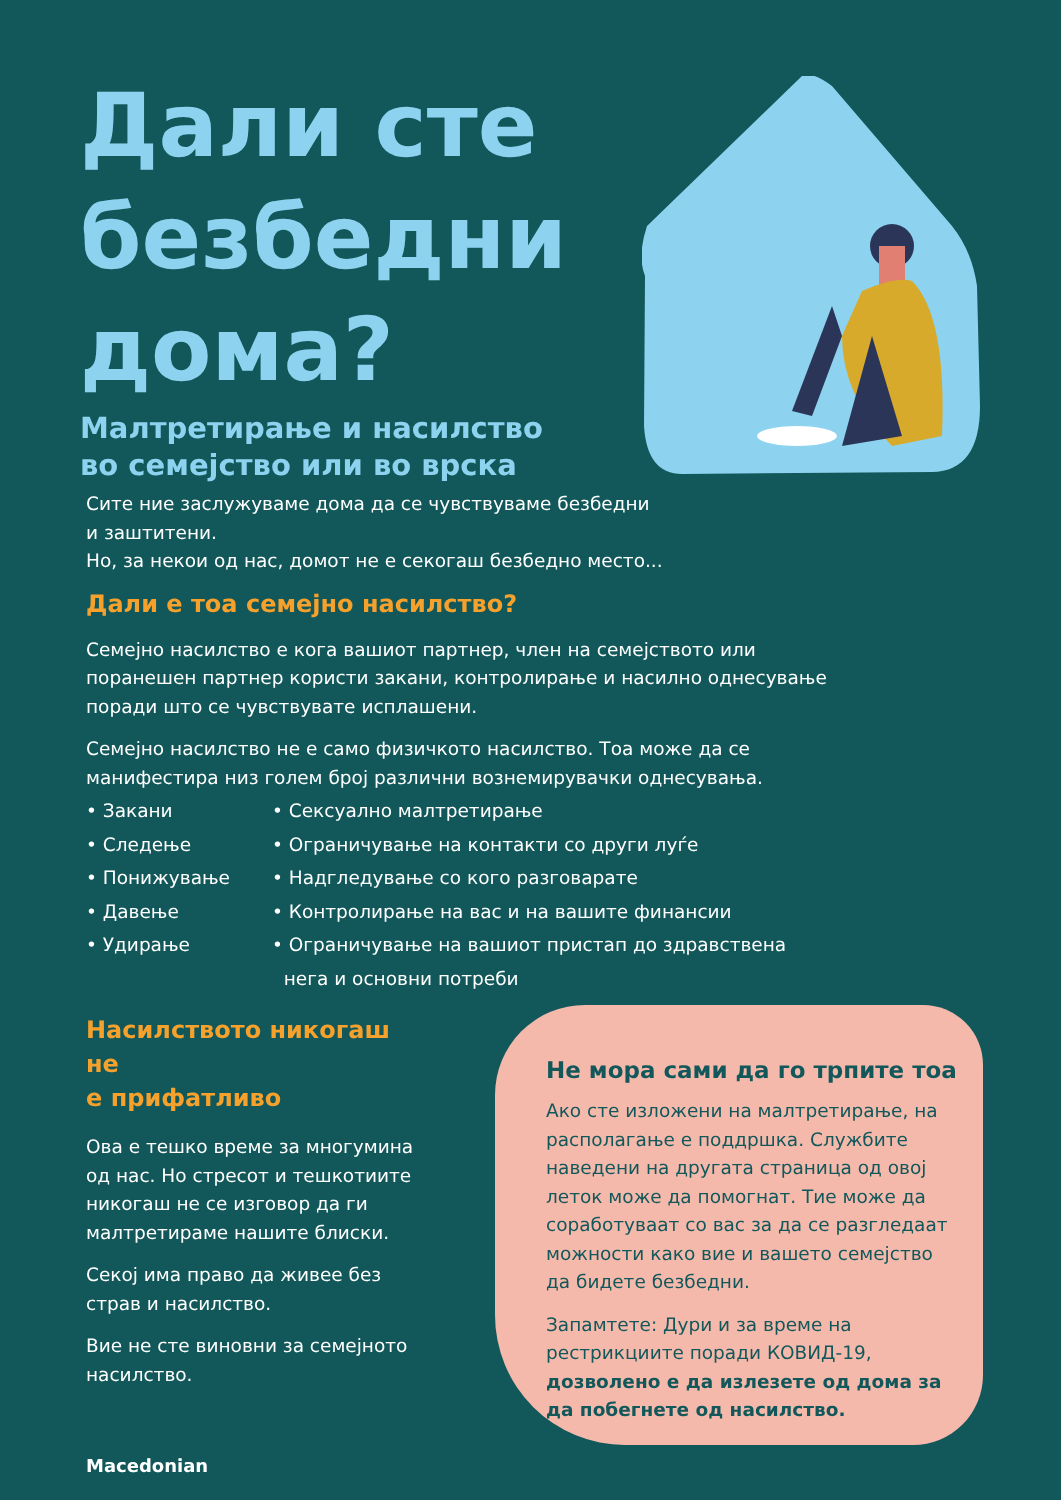Дали сте
безбедни
дома?
Малтретирање и насилство
во семејство или во врска
Сите ние заслужуваме дома да се чувствуваме безбедни
и заштитени.
Но, за некои од нас, домот не е секогаш безбедно место...
Дали е тоа семејно насилство?
Семејно насилство е кога вашиот партнер, член на семејството или поранешен партнер користи закани, контролирање и насилно однесување поради што се чувствувате исплашени.
Семејно насилство не е само физичкото насилство. Тоа може да се манифестира низ голем број различни вознемирувачки однесувања.
• Закани
• Следење
• Понижување
• Давење
• Удирање
• Сексуално малтретирање
• Ограничување на контакти со други луѓе
• Надгледување со кого разговарате
• Контролирање на вас и на вашите финансии
• Ограничување на вашиот пристап до здравствена
нега и основни потреби
Насилството никогаш не
е прифатливо
Ова е тешко време за многумина од нас. Но стресот и тешкотиите никогаш не се изговор да ги малтретираме нашите блиски.
Секој има право да живее без страв и насилство.
Вие не сте виновни за семејното насилство.
Не мора сами да го трпите тоа
Ако сте изложени на малтретирање, на располагање е поддршка. Службите наведени на другата страница од овој леток може да помогнат. Тие може да соработуваат со вас за да се разгледаат можности како вие и вашето семејство да бидете безбедни.
Запамтете: Дури и за време на рестрикциите поради КОВИД-19, дозволено е да излезете од дома за да побегнете од насилство.
Macedonian